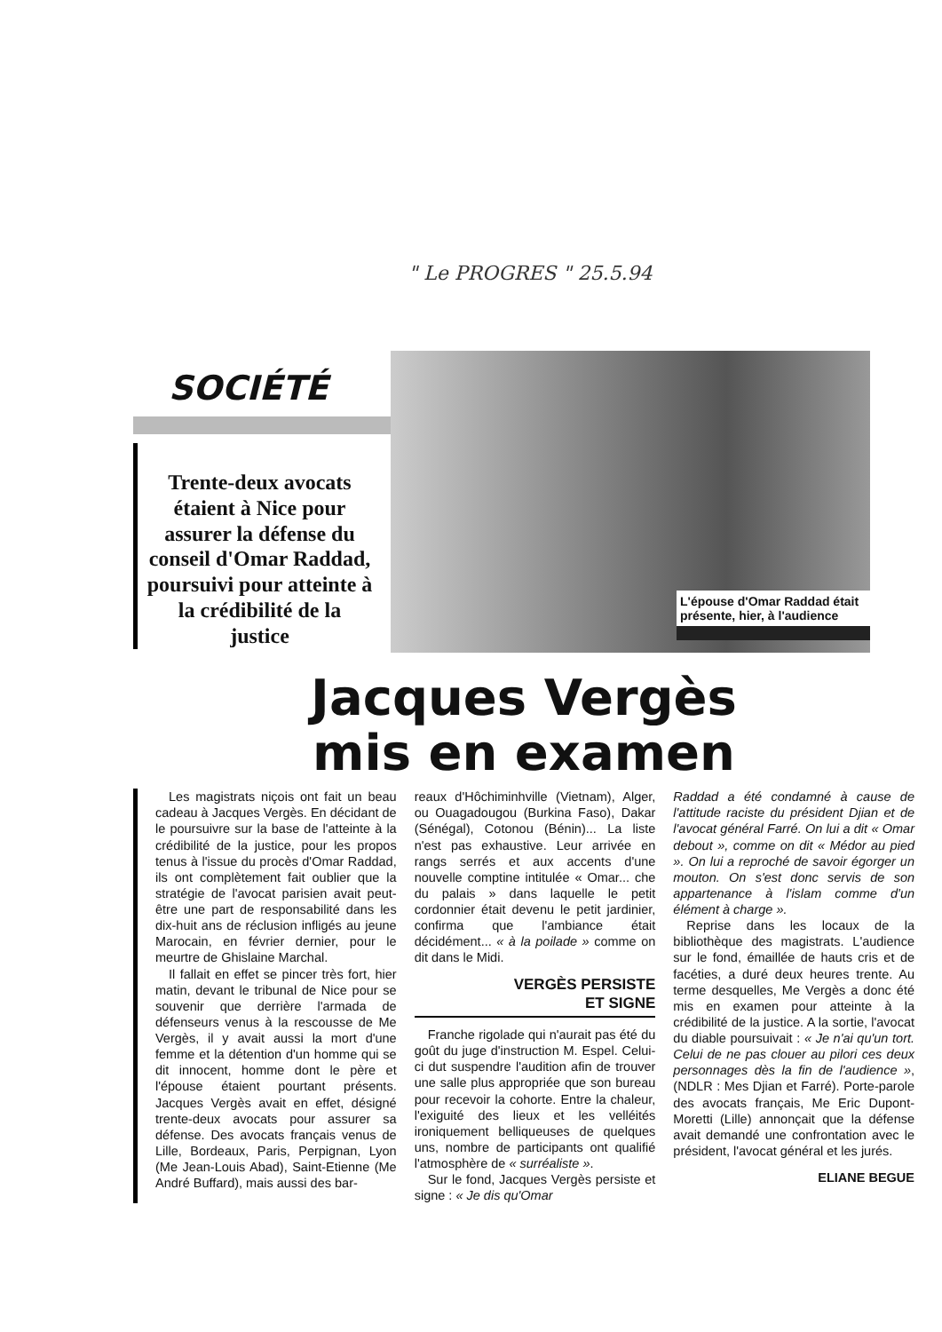" Le PROGRES " 25.5.94
SOCIÉTÉ
Trente-deux avocats étaient à Nice pour assurer la défense du conseil d'Omar Raddad, poursuivi pour atteinte à la crédibilité de la justice
L'épouse d'Omar Raddad était présente, hier, à l'audience
Jacques Vergès
mis en examen
Les magistrats niçois ont fait un beau cadeau à Jacques Vergès. En décidant de le poursuivre sur la base de l'atteinte à la crédibilité de la justice, pour les propos tenus à l'issue du procès d'Omar Raddad, ils ont complètement fait oublier que la stratégie de l'avocat parisien avait peut-être une part de responsabilité dans les dix-huit ans de réclusion infligés au jeune Marocain, en février dernier, pour le meurtre de Ghislaine Marchal.
Il fallait en effet se pincer très fort, hier matin, devant le tribunal de Nice pour se souvenir que derrière l'armada de défenseurs venus à la rescousse de Me Vergès, il y avait aussi la mort d'une femme et la détention d'un homme qui se dit innocent, homme dont le père et l'épouse étaient pourtant présents. Jacques Vergès avait en effet, désigné trente-deux avocats pour assurer sa défense. Des avocats français venus de Lille, Bordeaux, Paris, Perpignan, Lyon (Me Jean-Louis Abad), Saint-Etienne (Me André Buffard), mais aussi des bar-
reaux d'Hôchiminhville (Vietnam), Alger, ou Ouagadougou (Burkina Faso), Dakar (Sénégal), Cotonou (Bénin)... La liste n'est pas exhaustive. Leur arrivée en rangs serrés et aux accents d'une nouvelle comptine intitulée « Omar... che du palais » dans laquelle le petit cordonnier était devenu le petit jardinier, confirma que l'ambiance était décidément... « à la poilade » comme on dit dans le Midi.
VERGÈS PERSISTE
ET SIGNE
Franche rigolade qui n'aurait pas été du goût du juge d'instruction M. Espel. Celui-ci dut suspendre l'audition afin de trouver une salle plus appropriée que son bureau pour recevoir la cohorte. Entre la chaleur, l'exiguité des lieux et les velléités ironiquement belliqueuses de quelques uns, nombre de participants ont qualifié l'atmosphère de « surréaliste ».
Sur le fond, Jacques Vergès persiste et signe : « Je dis qu'Omar
Raddad a été condamné à cause de l'attitude raciste du président Djian et de l'avocat général Farré. On lui a dit « Omar debout », comme on dit « Médor au pied ». On lui a reproché de savoir égorger un mouton. On s'est donc servis de son appartenance à l'islam comme d'un élément à charge ».
Reprise dans les locaux de la bibliothèque des magistrats. L'audience sur le fond, émaillée de hauts cris et de facéties, a duré deux heures trente. Au terme desquelles, Me Vergès a donc été mis en examen pour atteinte à la crédibilité de la justice. A la sortie, l'avocat du diable poursuivait : « Je n'ai qu'un tort. Celui de ne pas clouer au pilori ces deux personnages dès la fin de l'audience », (NDLR : Mes Djian et Farré). Porte-parole des avocats français, Me Eric Dupont-Moretti (Lille) annonçait que la défense avait demandé une confrontation avec le président, l'avocat général et les jurés.
ELIANE BEGUE